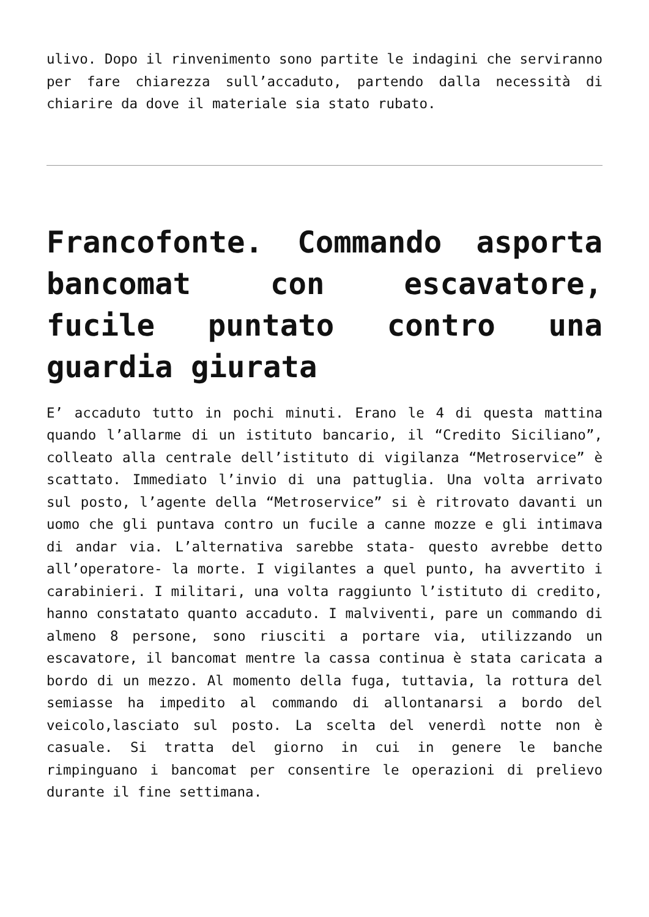ulivo. Dopo il rinvenimento sono partite le indagini che serviranno per fare chiarezza sull’accaduto, partendo dalla necessità di chiarire da dove il materiale sia stato rubato.
Francofonte. Commando asporta bancomat con escavatore, fucile puntato contro una guardia giurata
E’ accaduto tutto in pochi minuti. Erano le 4 di questa mattina quando l’allarme di un istituto bancario, il “Credito Siciliano”, colleato alla centrale dell’istituto di vigilanza “Metroservice” è scattato. Immediato l’invio di una pattuglia. Una volta arrivato sul posto, l’agente della “Metroservice” si è ritrovato davanti un uomo che gli puntava contro un fucile a canne mozze e gli intimava di andar via. L’alternativa sarebbe stata- questo avrebbe detto all’operatore- la morte. I vigilantes a quel punto, ha avvertito i carabinieri. I militari, una volta raggiunto l’istituto di credito, hanno constatato quanto accaduto. I malviventi, pare un commando di almeno 8 persone, sono riusciti a portare via, utilizzando un escavatore, il bancomat mentre la cassa continua è stata caricata a bordo di un mezzo. Al momento della fuga, tuttavia, la rottura del semiasse ha impedito al commando di allontanarsi a bordo del veicolo,lasciato sul posto. La scelta del venerdì notte non è casuale. Si tratta del giorno in cui in genere le banche rimpinguano i bancomat per consentire le operazioni di prelievo durante il fine settimana.